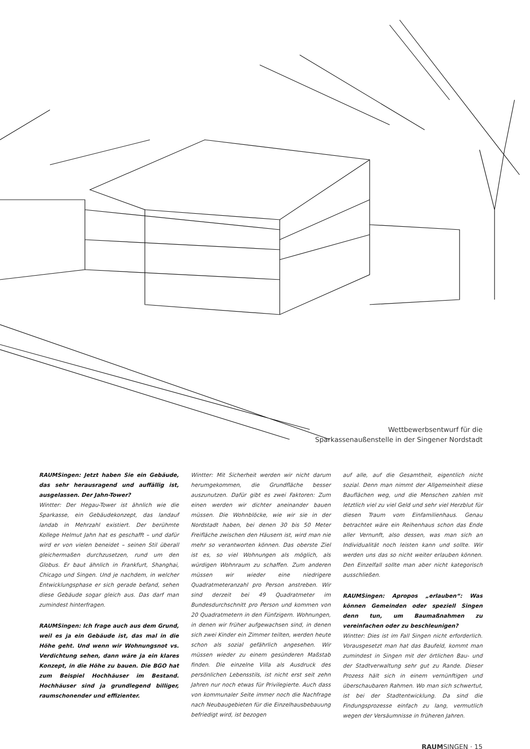Wettbewerbsentwurf für die
Sparkassenaußenstelle in der Singener Nordstadt
RAUMSingen: Jetzt haben Sie ein Gebäude, das sehr herausragend und auffällig ist, ausgelassen. Der Jahn-Tower?
Wintter: Der Hegau-Tower ist ähnlich wie die Sparkasse, ein Gebäudekonzept, das landauf landab in Mehrzahl existiert. Der berühmte Kollege Helmut Jahn hat es geschafft – und dafür wird er von vielen beneidet – seinen Stil überall gleichermaßen durchzusetzen, rund um den Globus. Er baut ähnlich in Frankfurt, Shanghai, Chicago und Singen. Und je nachdem, in welcher Entwicklungsphase er sich gerade befand, sehen diese Gebäude sogar gleich aus. Das darf man zumindest hinterfragen.
RAUMSingen: Ich frage auch aus dem Grund, weil es ja ein Gebäude ist, das mal in die Höhe geht. Und wenn wir Wohnungsnot vs. Verdichtung sehen, dann wäre ja ein klares Konzept, in die Höhe zu bauen. Die BGO hat zum Beispiel Hochhäuser im Bestand. Hochhäuser sind ja grundlegend billiger, raumschonender und effizienter.
Wintter: Mit Sicherheit werden wir nicht darum herumgekommen, die Grundfläche besser auszunutzen. Dafür gibt es zwei Faktoren: Zum einen werden wir dichter aneinander bauen müssen. Die Wohnblöcke, wie wir sie in der Nordstadt haben, bei denen 30 bis 50 Meter Freifläche zwischen den Häusern ist, wird man nie mehr so verantworten können. Das oberste Ziel ist es, so viel Wohnungen als möglich, als würdigen Wohnraum zu schaffen. Zum anderen müssen wir wieder eine niedrigere Quadratmeteranzahl pro Person anstreben. Wir sind derzeit bei 49 Quadratmeter im Bundesdurchschnitt pro Person und kommen von 20 Quadratmetern in den Fünfzigern. Wohnungen, in denen wir früher aufgewachsen sind, in denen sich zwei Kinder ein Zimmer teilten, werden heute schon als sozial gefährlich angesehen. Wir müssen wieder zu einem gesünderen Maßstab finden. Die einzelne Villa als Ausdruck des persönlichen Lebensstils, ist nicht erst seit zehn Jahren nur noch etwas für Privilegierte. Auch dass von kommunaler Seite immer noch die Nachfrage nach Neubaugebieten für die Einzelhausbebauung befriedigt wird, ist bezogen
auf alle, auf die Gesamtheit, eigentlich nicht sozial. Denn man nimmt der Allgemeinheit diese Bauflächen weg, und die Menschen zahlen mit letztlich viel zu viel Geld und sehr viel Herzblut für diesen Traum vom Einfamilienhaus. Genau betrachtet wäre ein Reihenhaus schon das Ende aller Vernunft, also dessen, was man sich an Individualität noch leisten kann und sollte. Wir werden uns das so nicht weiter erlauben können. Den Einzelfall sollte man aber nicht kategorisch ausschließen.
RAUMSingen: Apropos „erlauben“: Was können Gemeinden oder speziell Singen denn tun, um Baumaßnahmen zu vereinfachen oder zu beschleunigen?
Wintter: Dies ist im Fall Singen nicht erforderlich. Vorausgesetzt man hat das Baufeld, kommt man zumindest in Singen mit der örtlichen Bau- und der Stadtverwaltung sehr gut zu Rande. Dieser Prozess hält sich in einem vernünftigen und überschaubaren Rahmen. Wo man sich schwertut, ist bei der Stadtentwicklung. Da sind die Findungsprozesse einfach zu lang, vermutlich wegen der Versäumnisse in früheren Jahren.
RAUMSINGEN · 15